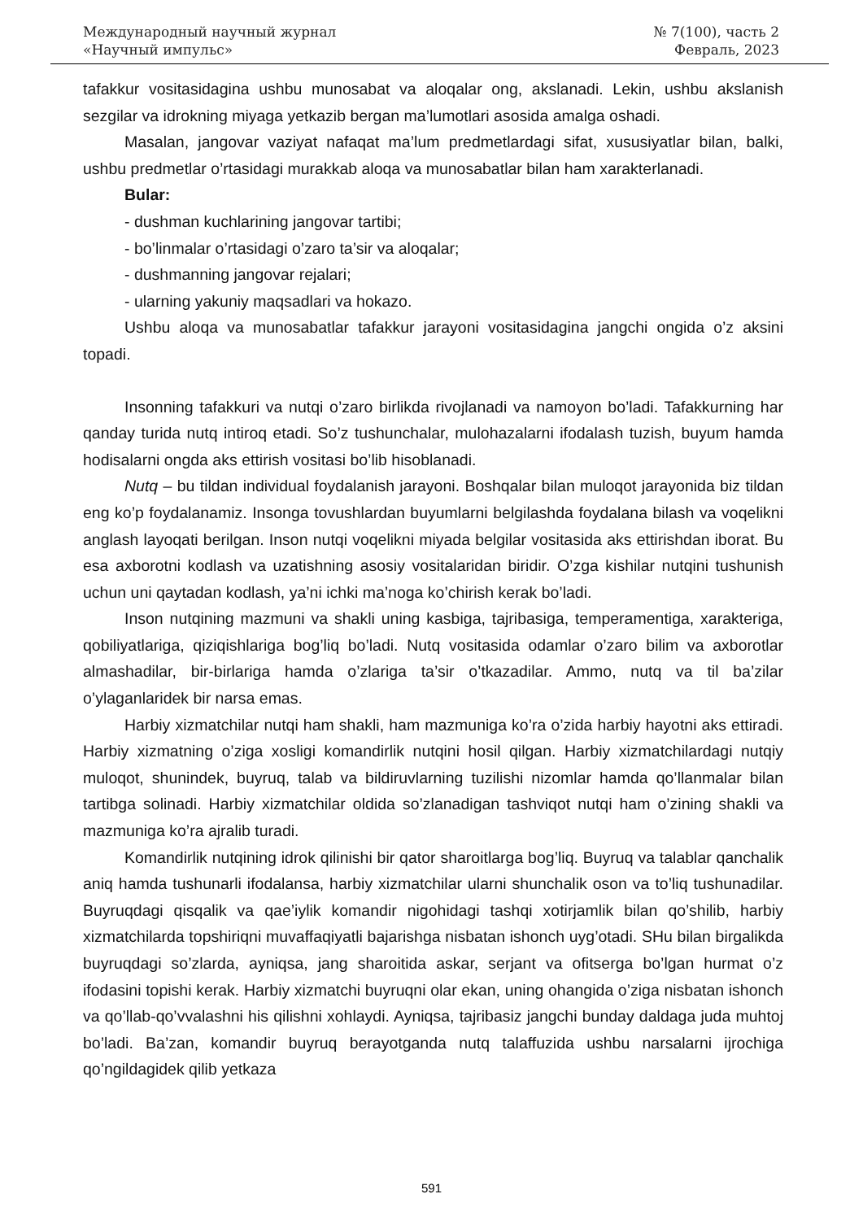Международный научный журнал
«Научный импульс»
№ 7(100), часть 2
Февраль, 2023
tafakkur vositasidagina ushbu munosabat va aloqalar ong, akslanadi. Lekin, ushbu akslanish sezgilar va idrokning miyaga yetkazib bergan ma’lumotlari asosida amalga oshadi.
Masalan, jangovar vaziyat nafaqat ma’lum predmetlardagi sifat, xususiyatlar bilan, balki, ushbu predmetlar o’rtasidagi murakkab aloqa va munosabatlar bilan ham xarakterlanadi.
Bular:
- dushman kuchlarining jangovar tartibi;
- bo’linmalar o’rtasidagi o’zaro ta’sir va aloqalar;
- dushmanning jangovar rejalari;
- ularning yakuniy maqsadlari va hokazo.
Ushbu aloqa va munosabatlar tafakkur jarayoni vositasidagina jangchi ongida o’z aksini topadi.
Insonning tafakkuri va nutqi o’zaro birlikda rivojlanadi va namoyon bo’ladi. Tafakkurning har qanday turida nutq intiroq etadi. So’z tushunchalar, mulohazalarni ifodalash tuzish, buyum hamda hodisalarni ongda aks ettirish vositasi bo’lib hisoblanadi.
Nutq – bu tildan individual foydalanish jarayoni. Boshqalar bilan muloqot jarayonida biz tildan eng ko’p foydalanamiz. Insonga tovushlardan buyumlarni belgilashda foydalana bilash va voqelikni anglash layoqati berilgan. Inson nutqi voqelikni miyada belgilar vositasida aks ettirishdan iborat. Bu esa axborotni kodlash va uzatishning asosiy vositalaridan biridir. O’zga kishilar nutqini tushunish uchun uni qaytadan kodlash, ya’ni ichki ma’noga ko’chirish kerak bo’ladi.
Inson nutqining mazmuni va shakli uning kasbiga, tajribasiga, temperamentiga, xarakteriga, qobiliyatlariga, qiziqishlariga bog’liq bo’ladi. Nutq vositasida odamlar o’zaro bilim va axborotlar almashadilar, bir-birlariga hamda o’zlariga ta’sir o’tkazadilar. Ammo, nutq va til ba’zilar o’ylaganlaridek bir narsa emas.
Harbiy xizmatchilar nutqi ham shakli, ham mazmuniga ko’ra o’zida harbiy hayotni aks ettiradi. Harbiy xizmatning o’ziga xosligi komandirlik nutqini hosil qilgan. Harbiy xizmatchilardagi nutqiy muloqot, shunindek, buyruq, talab va bildiruvlarning tuzilishi nizomlar hamda qo’llanmalar bilan tartibga solinadi. Harbiy xizmatchilar oldida so’zlanadigan tashviqot nutqi ham o’zining shakli va mazmuniga ko’ra ajralib turadi.
Komandirlik nutqining idrok qilinishi bir qator sharoitlarga bog’liq. Buyruq va talablar qanchalik aniq hamda tushunarli ifodalansa, harbiy xizmatchilar ularni shunchalik oson va to’liq tushunadilar. Buyruqdagi qisqalik va qae’iylik komandir nigohidagi tashqi xotirjamlik bilan qo’shilib, harbiy xizmatchilarda topshiriqni muvaffaqiyatli bajarishga nisbatan ishonch uyg’otadi. SHu bilan birgalikda buyruqdagi so’zlarda, ayniqsa, jang sharoitida askar, serjant va ofitserga bo’lgan hurmat o’z ifodasini topishi kerak. Harbiy xizmatchi buyruqni olar ekan, uning ohangida o’ziga nisbatan ishonch va qo’llab-qo’vvalashni his qilishni xohlaydi. Ayniqsa, tajribasiz jangchi bunday daldaga juda muhtoj bo’ladi. Ba’zan, komandir buyruq berayotganda nutq talaffuzida ushbu narsalarni ijrochiga qo’ngildagidek qilib yetkaza
591